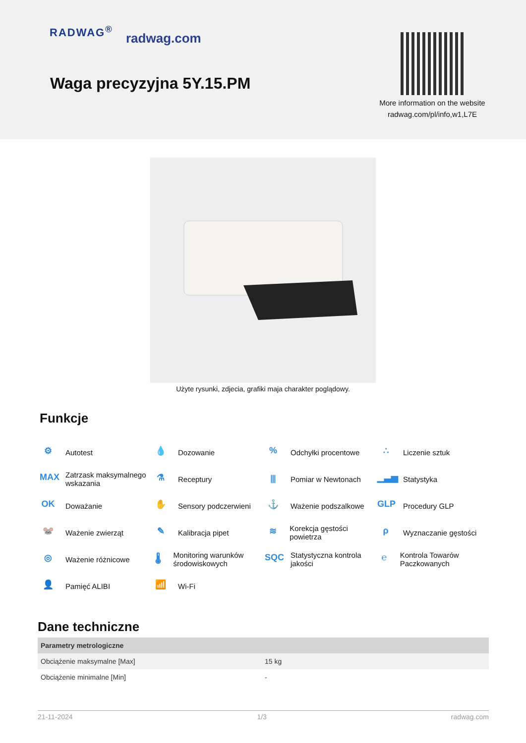RADWAG<sup>®</sup>
radwag.com
Waga precyzyjna 5Y.15.PM
More information on the website radwag.com/pl/info,w1,L7E
Użyte rysunki, zdjecia, grafiki maja charakter poglądowy.
Funkcje
⚙ Autotest
💧 Dozowanie
% Odchyłki procentowe
∴ Liczenie sztuk
MAX Zatrzask maksymalnego wskazania
⚗ Receptury
⫴ Pomiar w Newtonach
▁▃▅ Statystyka
OK Doważanie
✋ Sensory podczerwieni
⚓ Ważenie podszalkowe
GLP Procedury GLP
🐭 Ważenie zwierząt
✎ Kalibracja pipet
≋ Korekcja gęstości powietrza
ρ Wyznaczanie gęstości
◎ Ważenie różnicowe
🌡 Monitoring warunków środowiskowych
SQC Statystyczna kontrola jakości
℮ Kontrola Towarów Paczkowanych
👤 Pamięć ALIBI
📶 Wi-Fi
Dane techniczne
| Parametry metrologiczne | |
| --- | --- |
| Obciążenie maksymalne [Max] | 15 kg |
| Obciążenie minimalne [Min] | - |
21-11-2024 1/3 radwag.com